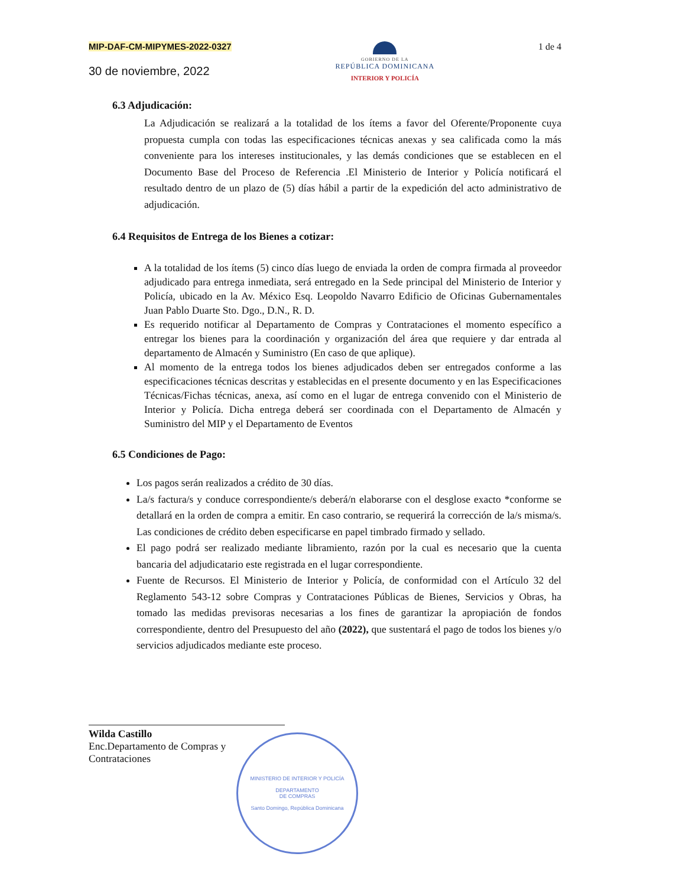MIP-DAF-CM-MIPYMES-2022-0327
30 de noviembre, 2022
GOBIERNO DE LA
REPÚBLICA DOMINICANA
INTERIOR Y POLICÍA
1 de 4
6.3 Adjudicación:
La Adjudicación se realizará a la totalidad de los ítems a favor del Oferente/Proponente cuya propuesta cumpla con todas las especificaciones técnicas anexas y sea calificada como la más conveniente para los intereses institucionales, y las demás condiciones que se establecen en el Documento Base del Proceso de Referencia .El Ministerio de Interior y Policía notificará el resultado dentro de un plazo de (5) días hábil a partir de la expedición del acto administrativo de adjudicación.
6.4 Requisitos de Entrega de los Bienes a cotizar:
A la totalidad de los ítems (5) cinco días luego de enviada la orden de compra firmada al proveedor adjudicado para entrega inmediata, será entregado en la Sede principal del Ministerio de Interior y Policía, ubicado en la Av. México Esq. Leopoldo Navarro Edificio de Oficinas Gubernamentales Juan Pablo Duarte Sto. Dgo., D.N., R. D.
Es requerido notificar al Departamento de Compras y Contrataciones el momento específico a entregar los bienes para la coordinación y organización del área que requiere y dar entrada al departamento de Almacén y Suministro (En caso de que aplique).
Al momento de la entrega todos los bienes adjudicados deben ser entregados conforme a las especificaciones técnicas descritas y establecidas en el presente documento y en las Especificaciones Técnicas/Fichas técnicas, anexa, así como en el lugar de entrega convenido con el Ministerio de Interior y Policía. Dicha entrega deberá ser coordinada con el Departamento de Almacén y Suministro del MIP y el Departamento de Eventos
6.5 Condiciones de Pago:
Los pagos serán realizados a crédito de 30 días.
La/s factura/s y conduce correspondiente/s deberá/n elaborarse con el desglose exacto *conforme se detallará en la orden de compra a emitir. En caso contrario, se requerirá la corrección de la/s misma/s. Las condiciones de crédito deben especificarse en papel timbrado firmado y sellado.
El pago podrá ser realizado mediante libramiento, razón por la cual es necesario que la cuenta bancaria del adjudicatario este registrada en el lugar correspondiente.
Fuente de Recursos. El Ministerio de Interior y Policía, de conformidad con el Artículo 32 del Reglamento 543-12 sobre Compras y Contrataciones Públicas de Bienes, Servicios y Obras, ha tomado las medidas previsoras necesarias a los fines de garantizar la apropiación de fondos correspondiente, dentro del Presupuesto del año (2022), que sustentará el pago de todos los bienes y/o servicios adjudicados mediante este proceso.
Wilda Castillo
Enc.Departamento de Compras y Contrataciones
MINISTERIO DE INTERIOR Y POLICÍA
DEPARTAMENTO
DE COMPRAS
Santo Domingo, República Dominicana